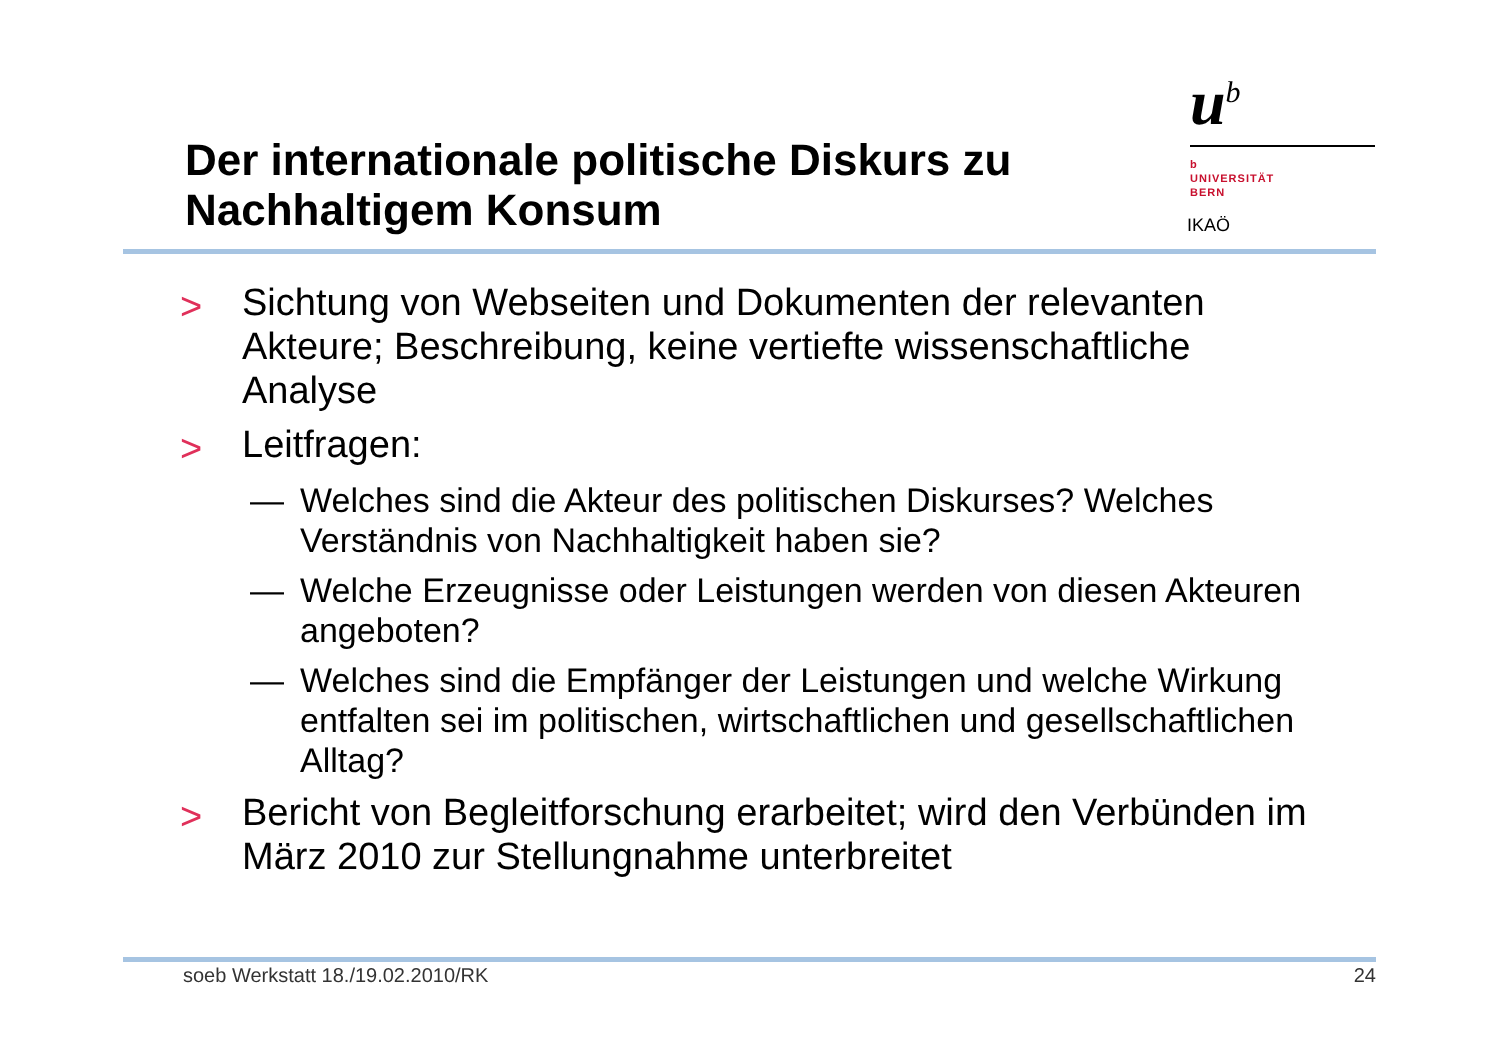Der internationale politische Diskurs zu
Nachhaltigem Konsum
u<sup>b</sup>
b
UNIVERSITÄT
BERN
IKAÖ
> Sichtung von Webseiten und Dokumenten der relevanten Akteure; Beschreibung, keine vertiefte wissenschaftliche Analyse
> Leitfragen:
— Welches sind die Akteur des politischen Diskurses? Welches Verständnis von Nachhaltigkeit haben sie?
— Welche Erzeugnisse oder Leistungen werden von diesen Akteuren angeboten?
— Welches sind die Empfänger der Leistungen und welche Wirkung entfalten sei im politischen, wirtschaftlichen und gesellschaftlichen Alltag?
> Bericht von Begleitforschung erarbeitet; wird den Verbünden im März 2010 zur Stellungnahme unterbreitet
soeb Werkstatt 18./19.02.2010/RK 24